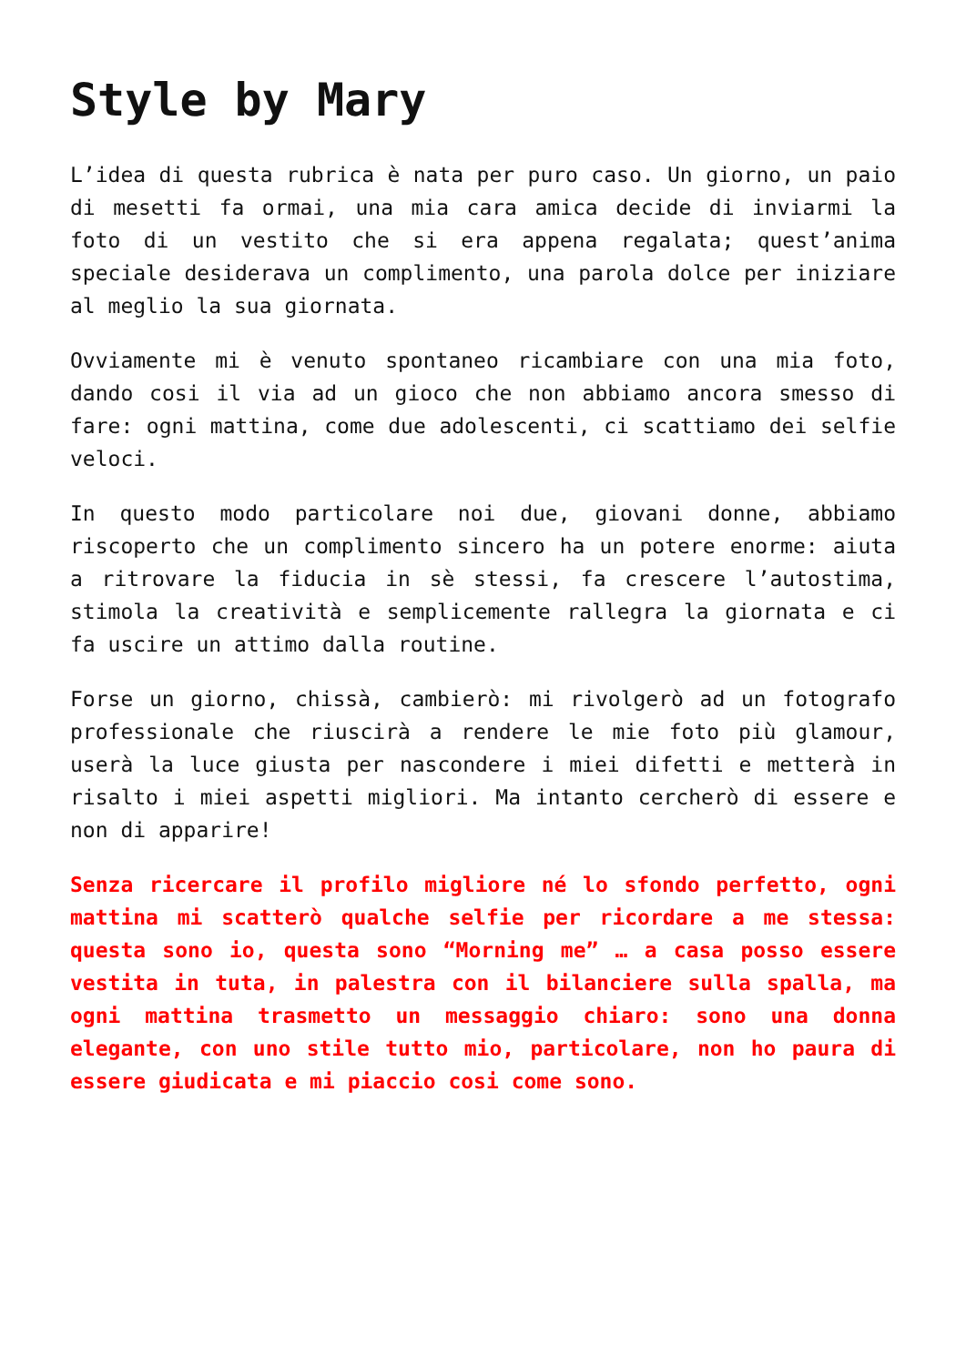Style by Mary
L’idea di questa rubrica è nata per puro caso. Un giorno, un paio di mesetti fa ormai, una mia cara amica decide di inviarmi la foto di un vestito che si era appena regalata; quest’anima speciale desiderava un complimento, una parola dolce per iniziare al meglio la sua giornata.
Ovviamente mi è venuto spontaneo ricambiare con una mia foto, dando cosi il via ad un gioco che non abbiamo ancora smesso di fare: ogni mattina, come due adolescenti, ci scattiamo dei selfie veloci.
In questo modo particolare noi due, giovani donne, abbiamo riscoperto che un complimento sincero ha un potere enorme: aiuta a ritrovare la fiducia in sè stessi, fa crescere l’autostima, stimola la creatività e semplicemente rallegra la giornata e ci fa uscire un attimo dalla routine.
Forse un giorno, chissà, cambierò: mi rivolgerò ad un fotografo professionale che riuscirà a rendere le mie foto più glamour, userà la luce giusta per nascondere i miei difetti e metterà in risalto i miei aspetti migliori. Ma intanto cercherò di essere e non di apparire!
Senza ricercare il profilo migliore né lo sfondo perfetto, ogni mattina mi scatterò qualche selfie per ricordare a me stessa: questa sono io, questa sono “Morning me” … a casa posso essere vestita in tuta, in palestra con il bilanciere sulla spalla, ma ogni mattina trasmetto un messaggio chiaro: sono una donna elegante, con uno stile tutto mio, particolare, non ho paura di essere giudicata e mi piaccio cosi come sono.